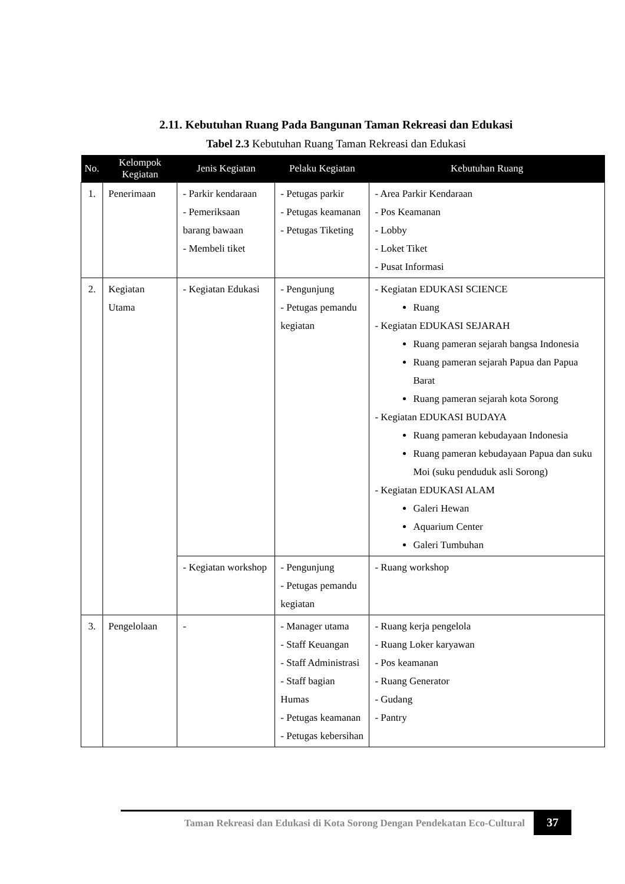2.11. Kebutuhan Ruang Pada Bangunan Taman Rekreasi dan Edukasi
Tabel 2.3 Kebutuhan Ruang Taman Rekreasi dan Edukasi
| No. | Kelompok Kegiatan | Jenis Kegiatan | Pelaku Kegiatan | Kebutuhan Ruang |
| --- | --- | --- | --- | --- |
| 1. | Penerimaan | - Parkir kendaraan - Pemeriksaan barang bawaan - Membeli tiket | - Petugas parkir - Petugas keamanan - Petugas Tiketing | - Area Parkir Kendaraan - Pos Keamanan - Lobby - Loket Tiket - Pusat Informasi |
| 2. | Kegiatan Utama | - Kegiatan Edukasi | - Pengunjung - Petugas pemandu kegiatan | - Kegiatan EDUKASI SCIENCE Ruang - Kegiatan EDUKASI SEJARAH Ruang pameran sejarah bangsa Indonesia Ruang pameran sejarah Papua dan Papua Barat Ruang pameran sejarah kota Sorong - Kegiatan EDUKASI BUDAYA Ruang pameran kebudayaan Indonesia Ruang pameran kebudayaan Papua dan suku Moi (suku penduduk asli Sorong) - Kegiatan EDUKASI ALAM Galeri Hewan Aquarium Center Galeri Tumbuhan |
| | | - Kegiatan workshop | - Pengunjung - Petugas pemandu kegiatan | - Ruang workshop |
| 3. | Pengelolaan | - | - Manager utama - Staff Keuangan - Staff Administrasi - Staff bagian Humas - Petugas keamanan - Petugas kebersihan | - Ruang kerja pengelola - Ruang Loker karyawan - Pos keamanan - Ruang Generator - Gudang - Pantry |
Taman Rekreasi dan Edukasi di Kota Sorong Dengan Pendekatan Eco-Cultural
37